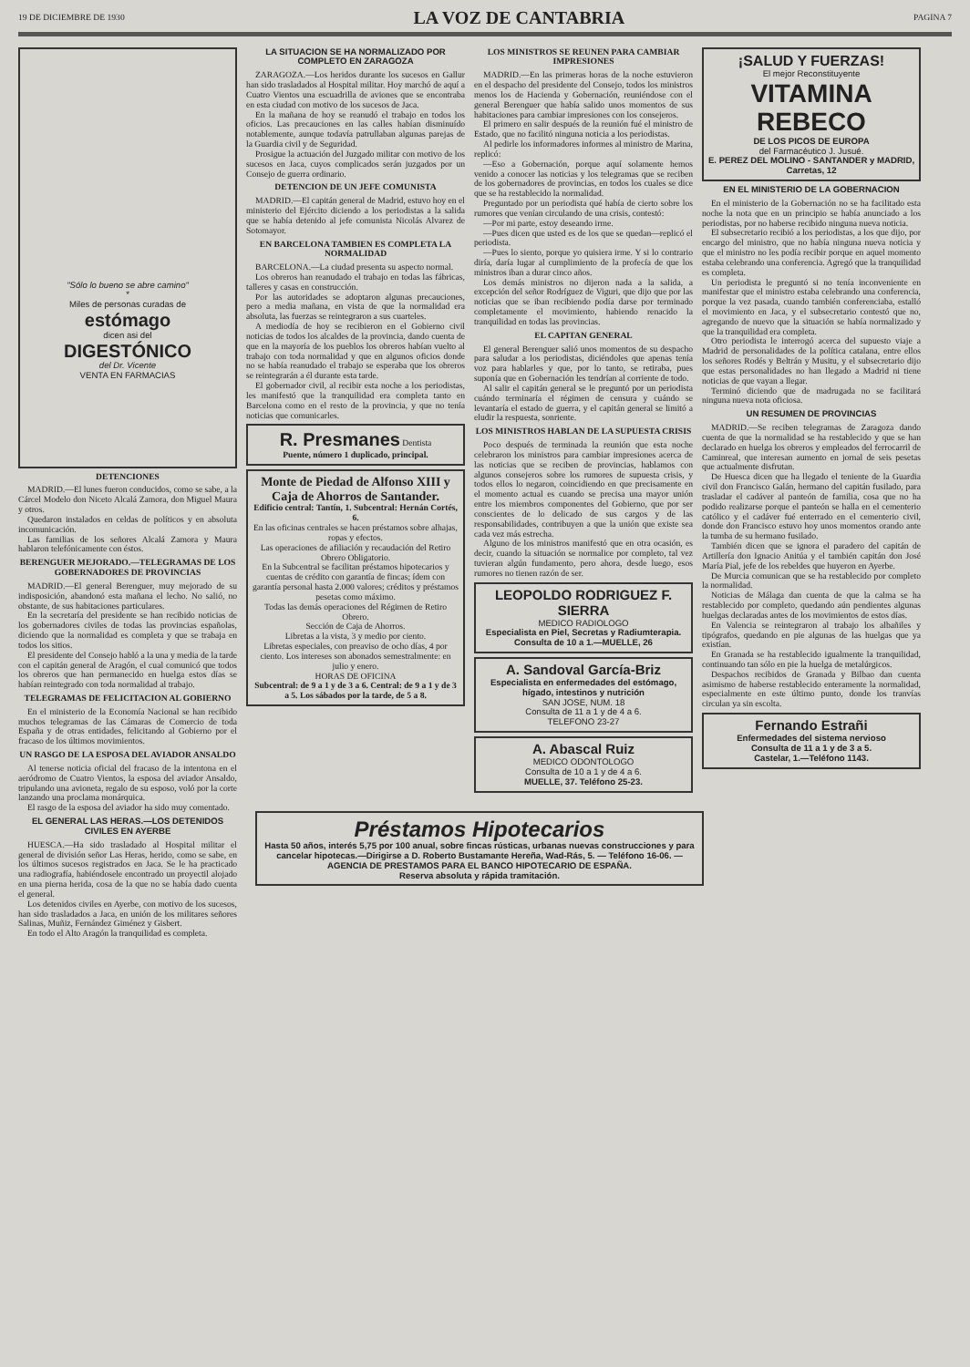19 DE DICIEMBRE DE 1930 LA VOZ DE CANTABRIA PAGINA 7
"Sólo lo bueno se abre camino"
*
Miles de personas curadas de
estómago
dicen asi del
DIGESTÓNICO
del Dr. Vicente
VENTA EN FARMACIAS
DETENCIONES
MADRID.—El lunes fueron conducidos, como se sabe, a la Cárcel Modelo don Niceto Alcalá Zamora, don Miguel Maura y otros.
Quedaron instalados en celdas de políticos y en absoluta incomunicación.
Las familias de los señores Alcalá Zamora y Maura hablaron telefónicamente con éstos.
BERENGUER MEJORADO.—TELEGRAMAS DE LOS GOBERNADORES DE PROVINCIAS
MADRID.—El general Berenguer, muy mejorado de su indisposición, abandonó esta mañana el lecho. No salió, no obstante, de sus habitaciones particulares.
En la secretaría del presidente se han recibido noticias de los gobernadores civiles de todas las provincias españolas, diciendo que la normalidad es completa y que se trabaja en todos los sitios.
El presidente del Consejo habló a la una y media de la tarde con el capitán general de Aragón, el cual comunicó que todos los obreros que han permanecido en huelga estos días se habían reintegrado con toda normalidad al trabajo.
TELEGRAMAS DE FELICITACION AL GOBIERNO
En el ministerio de la Economía Nacional se han recibido muchos telegramas de las Cámaras de Comercio de toda España y de otras entidades, felicitando al Gobierno por el fracaso de los últimos movimientos.
UN RASGO DE LA ESPOSA DEL AVIADOR ANSALDO
Al tenerse noticia oficial del fracaso de la intentona en el aeródromo de Cuatro Vientos, la esposa del aviador Ansaldo, tripulando una avioneta, regalo de su esposo, voló por la corte lanzando una proclama monárquica.
El rasgo de la esposa del aviador ha sido muy comentado.
EL GENERAL LAS HERAS.—LOS DETENIDOS CIVILES EN AYERBE
HUESCA.—Ha sido trasladado al Hospital militar el general de división señor Las Heras, herido, como se sabe, en los últimos sucesos registrados en Jaca. Se le ha practicado una radiografía, habiéndosele encontrado un proyectil alojado en una pierna herida, cosa de la que no se había dado cuenta el general.
Los detenidos civiles en Ayerbe, con motivo de los sucesos, han sido trasladados a Jaca, en unión de los militares señores Salinas, Muñiz, Fernández Giménez y Gisbert.
En todo el Alto Aragón la tranquilidad es completa.
LA SITUACION SE HA NORMALIZADO POR COMPLETO EN ZARAGOZA
ZARAGOZA.—Los heridos durante los sucesos en Gallur han sido trasladados al Hospital militar. Hoy marchó de aquí a Cuatro Vientos una escuadrilla de aviones que se encontraba en esta ciudad con motivo de los sucesos de Jaca.
En la mañana de hoy se reanudó el trabajo en todos los oficios. Las precauciones en las calles habían disminuído notablemente, aunque todavía patrullaban algunas parejas de la Guardia civil y de Seguridad.
Prosigue la actuación del Juzgado militar con motivo de los sucesos en Jaca, cuyos complicados serán juzgados por un Consejo de guerra ordinario.
DETENCION DE UN JEFE COMUNISTA
MADRID.—El capitán general de Madrid, estuvo hoy en el ministerio del Ejército diciendo a los periodistas a la salida que se había detenido al jefe comunista Nicolás Alvarez de Sotomayor.
EN BARCELONA TAMBIEN ES COMPLETA LA NORMALIDAD
BARCELONA.—La ciudad presenta su aspecto normal.
Los obreros han reanudado el trabajo en todas las fábricas, talleres y casas en construcción.
Por las autoridades se adoptaron algunas precauciones, pero a media mañana, en vista de que la normalidad era absoluta, las fuerzas se reintegraron a sus cuarteles.
A mediodía de hoy se recibieron en el Gobierno civil noticias de todos los alcaldes de la provincia, dando cuenta de que en la mayoría de los pueblos los obreros habían vuelto al trabajo con toda normalidad y que en algunos oficios donde no se había reanudado el trabajo se esperaba que los obreros se reintegrarán a él durante esta tarde.
El gobernador civil, al recibir esta noche a los periodistas, les manifestó que la tranquilidad era completa tanto en Barcelona como en el resto de la provincia, y que no tenía noticias que comunicarles.
R. Presmanes Dentista
Puente, número 1 duplicado, principal.
Monte de Piedad de Alfonso XIII y Caja de Ahorros de Santander.
Edificio central: Tantín, 1. Subcentral: Hernán Cortés, 6.
En las oficinas centrales se hacen préstamos sobre alhajas, ropas y efectos.
Las operaciones de afiliación y recaudación del Retiro Obrero Obligatorio.
En la Subcentral se facilitan préstamos hipotecarios y cuentas de crédito con garantía de fincas; ídem con garantía personal hasta 2.000 valores; créditos y préstamos pesetas como máximo.
Todas las demás operaciones del Régimen de Retiro Obrero.
Sección de Caja de Ahorros.
Libretas a la vista, 3 y medio por ciento.
Libretas especiales, con preaviso de ocho días, 4 por ciento. Los intereses son abonados semestralmente: en julio y enero.
HORAS DE OFICINA
Subcentral: de 9 a 1 y de 3 a 6. Central: de 9 a 1 y de 3 a 5. Los sábados por la tarde, de 5 a 8.
LOS MINISTROS SE REUNEN PARA CAMBIAR IMPRESIONES
MADRID.—En las primeras horas de la noche estuvieron en el despacho del presidente del Consejo, todos los ministros menos los de Hacienda y Gobernación, reuniéndose con el general Berenguer que había salido unos momentos de sus habitaciones para cambiar impresiones con los consejeros.
El primero en salir después de la reunión fué el ministro de Estado, que no facilitó ninguna noticia a los periodistas.
Al pedirle los informadores informes al ministro de Marina, replicó:
—Eso a Gobernación, porque aquí solamente hemos venido a conocer las noticias y los telegramas que se reciben de los gobernadores de provincias, en todos los cuales se dice que se ha restablecido la normalidad.
Preguntado por un periodista qué había de cierto sobre los rumores que venían circulando de una crisis, contestó:
—Por mi parte, estoy deseando irme.
—Pues dicen que usted es de los que se quedan—replicó el periodista.
—Pues lo siento, porque yo quisiera irme. Y si lo contrario diría, daría lugar al cumplimiento de la profecía de que los ministros iban a durar cinco años.
Los demás ministros no dijeron nada a la salida, a excepción del señor Rodríguez de Viguri, que dijo que por las noticias que se iban recibiendo podía darse por terminado completamente el movimiento, habiendo renacido la tranquilidad en todas las provincias.
EL CAPITAN GENERAL
El general Berenguer salió unos momentos de su despacho para saludar a los periodistas, diciéndoles que apenas tenía voz para hablarles y que, por lo tanto, se retiraba, pues suponía que en Gobernación les tendrían al corriente de todo.
Al salir el capitán general se le preguntó por un periodista cuándo terminaría el régimen de censura y cuándo se levantaría el estado de guerra, y el capitán general se limitó a eludir la respuesta, sonriente.
LOS MINISTROS HABLAN DE LA SUPUESTA CRISIS
Poco después de terminada la reunión que esta noche celebraron los ministros para cambiar impresiones acerca de las noticias que se reciben de provincias, hablamos con algunos consejeros sobre los rumores de supuesta crisis, y todos ellos lo negaron, coincidiendo en que precisamente en el momento actual es cuando se precisa una mayor unión entre los miembros componentes del Gobierno, que por ser conscientes de lo delicado de sus cargos y de las responsabilidades, contribuyen a que la unión que existe sea cada vez más estrecha.
Alguno de los ministros manifestó que en otra ocasión, es decir, cuando la situación se normalice por completo, tal vez tuvieran algún fundamento, pero ahora, desde luego, esos rumores no tienen razón de ser.
LEOPOLDO RODRIGUEZ F. SIERRA
MEDICO RADIOLOGO
Especialista en Piel, Secretas y Radiumterapia.
Consulta de 10 a 1.—MUELLE, 26
A. Sandoval García-Briz
Especialista en enfermedades del estómago, hígado, intestinos y nutrición
SAN JOSE, NUM. 18
Consulta de 11 a 1 y de 4 a 6.
TELEFONO 23-27
A. Abascal Ruiz
MEDICO ODONTOLOGO
Consulta de 10 a 1 y de 4 a 6.
MUELLE, 37. Teléfono 25-23.
¡SALUD Y FUERZAS!
El mejor Reconstituyente
VITAMINA REBECO
DE LOS PICOS DE EUROPA
del Farmacéutico J. Jusué.
E. PEREZ DEL MOLINO - SANTANDER y MADRID, Carretas, 12
EN EL MINISTERIO DE LA GOBERNACION
En el ministerio de la Gobernación no se ha facilitado esta noche la nota que en un principio se había anunciado a los periodistas, por no haberse recibido ninguna nueva noticia.
El subsecretario recibió a los periodistas, a los que dijo, por encargo del ministro, que no había ninguna nueva noticia y que el ministro no les podía recibir porque en aquel momento estaba celebrando una conferencia. Agregó que la tranquilidad es completa.
Un periodista le preguntó si no tenía inconveniente en manifestar que el ministro estaba celebrando una conferencia, porque la vez pasada, cuando también conferenciaba, estalló el movimiento en Jaca, y el subsecretario contestó que no, agregando de nuevo que la situación se había normalizado y que la tranquilidad era completa.
Otro periodista le interrogó acerca del supuesto viaje a Madrid de personalidades de la política catalana, entre ellos los señores Rodés y Beltrán y Musitu, y el subsecretario dijo que estas personalidades no han llegado a Madrid ni tiene noticias de que vayan a llegar.
Terminó diciendo que de madrugada no se facilitará ninguna nueva nota oficiosa.
UN RESUMEN DE PROVINCIAS
MADRID.—Se reciben telegramas de Zaragoza dando cuenta de que la normalidad se ha restablecido y que se han declarado en huelga los obreros y empleados del ferrocarril de Caminreal, que interesan aumento en jornal de seis pesetas que actualmente disfrutan.
De Huesca dicen que ha llegado el teniente de la Guardia civil don Francisco Galán, hermano del capitán fusilado, para trasladar el cadáver al panteón de familia, cosa que no ha podido realizarse porque el panteón se halla en el cementerio católico y el cadáver fué enterrado en el cementerio civil, donde don Francisco estuvo hoy unos momentos orando ante la tumba de su hermano fusilado.
También dicen que se ignora el paradero del capitán de Artillería don Ignacio Anitúa y el también capitán don José María Pial, jefe de los rebeldes que huyeron en Ayerbe.
De Murcia comunican que se ha restablecido por completo la normalidad.
Noticias de Málaga dan cuenta de que la calma se ha restablecido por completo, quedando aún pendientes algunas huelgas declaradas antes de los movimientos de estos días.
En Valencia se reintegraron al trabajo los albañiles y tipógrafos, quedando en pie algunas de las huelgas que ya existían.
En Granada se ha restablecido igualmente la tranquilidad, continuando tan sólo en pie la huelga de metalúrgicos.
Despachos recibidos de Granada y Bilbao dan cuenta asimismo de haberse restablecido enteramente la normalidad, especialmente en este último punto, donde los tranvías circulan ya sin escolta.
Fernando Estrañi
Enfermedades del sistema nervioso
Consulta de 11 a 1 y de 3 a 5.
Castelar, 1.—Teléfono 1143.
Préstamos Hipotecarios
Hasta 50 años, interés 5,75 por 100 anual, sobre fincas rústicas, urbanas nuevas construcciones y para cancelar hipotecas.—Dirigirse a D. Roberto Bustamante Hereña, Wad-Rás, 5. — Teléfono 16-06. — AGENCIA DE PRESTAMOS PARA EL BANCO HIPOTECARIO DE ESPAÑA.
Reserva absoluta y rápida tramitación.